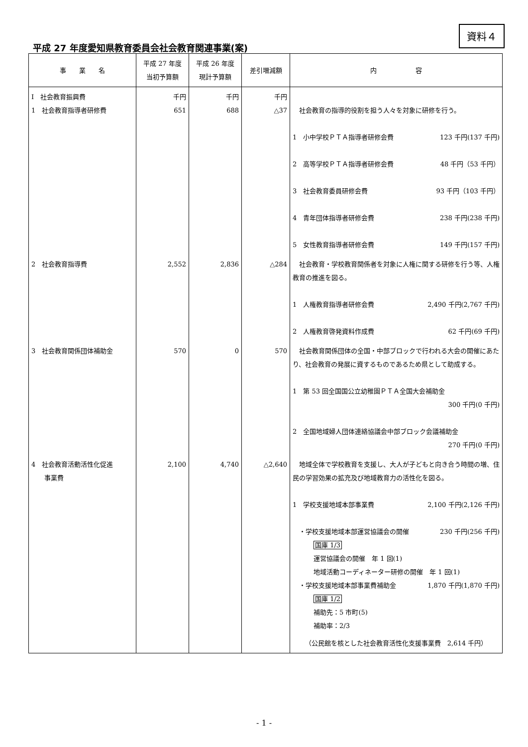平成 27 年度愛知県教育委員会社会教育関連事業(案)
資料４
| 事 業 名 | 平成 27 年度 当初予算額 | 平成 26 年度 現計予算額 | 差引増減額 | 内 容 |
| --- | --- | --- | --- | --- |
| Ⅰ 社会教育振興費 1 社会教育指導者研修費 | 千円 651 | 千円 688 | 千円 △37 | 社会教育の指導的役割を担う人々を対象に研修を行う。 1 小中学校ＰＴＡ指導者研修会費 123 千円(137 千円) 2 高等学校ＰＴＡ指導者研修会費 48 千円（53 千円） 3 社会教育委員研修会費 93 千円（103 千円） 4 青年団体指導者研修会費 238 千円(238 千円) 5 女性教育指導者研修会費 149 千円(157 千円) |
| 2 社会教育指導費 | 2,552 | 2,836 | △284 | 社会教育・学校教育関係者を対象に人権に関する研修を行う等、人権教育の推進を図る。 1 人権教育指導者研修会費 2,490 千円(2,767 千円) 2 人権教育啓発資料作成費 62 千円(69 千円) |
| 3 社会教育関係団体補助金 | 570 | 0 | 570 | 社会教育関係団体の全国・中部ブロックで行われる大会の開催にあたり、社会教育の発展に資するものであるため県として助成する。 1 第 53 回全国国公立幼稚園ＰＴＡ全国大会補助金 300 千円(0 千円) 2 全国地域婦人団体連絡協議会中部ブロック会議補助金 270 千円(0 千円) |
| 4 社会教育活動活性化促進 事業費 | 2,100 | 4,740 | △2,640 | 地域全体で学校教育を支援し、大人が子どもと向き合う時間の増、住民の学習効果の拡充及び地域教育力の活性化を図る。 1 学校支援地域本部事業費 2,100 千円(2,126 千円) ・学校支援地域本部運営協議会の開催 230 千円(256 千円) 国庫 1/3 運営協議会の開催 年 1 回(1) 地域活動コーディネーター研修の開催 年 1 回(1) ・学校支援地域本部事業費補助金 1,870 千円(1,870 千円) 国庫 1/2 補助先：5 市町(5) 補助率：2/3 （公民館を核とした社会教育活性化支援事業費 2,614 千円） |
- 1 -